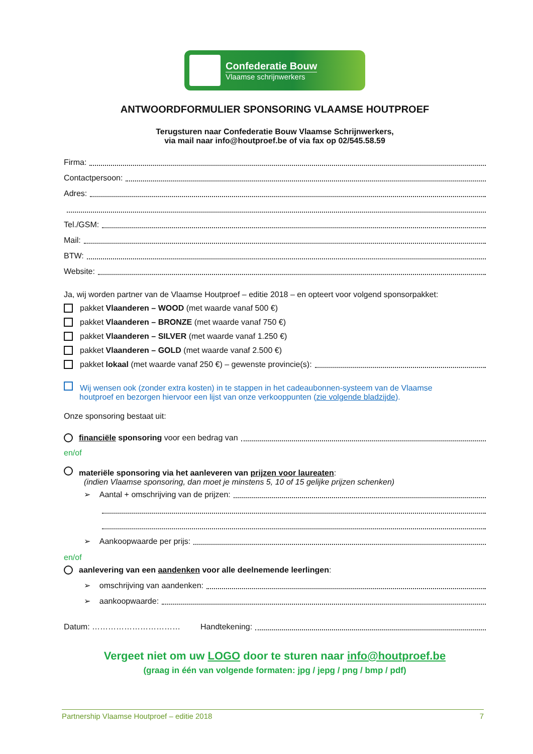Confederatie Bouw
Vlaamse schrijnwerkers
ANTWOORDFORMULIER SPONSORING VLAAMSE HOUTPROEF
Terugsturen naar Confederatie Bouw Vlaamse Schrijnwerkers,
via mail naar info@houtproef.be of via fax op 02/545.58.59
Firma:
Contactpersoon:
Adres:
Tel./GSM:
Mail:
BTW:
Website:
Ja, wij worden partner van de Vlaamse Houtproef – editie 2018 – en opteert voor volgend sponsorpakket:
pakket Vlaanderen – WOOD (met waarde vanaf 500 €)
pakket Vlaanderen – BRONZE (met waarde vanaf 750 €)
pakket Vlaanderen – SILVER (met waarde vanaf 1.250 €)
pakket Vlaanderen – GOLD (met waarde vanaf 2.500 €)
pakket lokaal (met waarde vanaf 250 €) – gewenste provincie(s):
Wij wensen ook (zonder extra kosten) in te stappen in het cadeaubonnen-systeem van de Vlaamse
houtproef en bezorgen hiervoor een lijst van onze verkooppunten (zie volgende bladzijde).
Onze sponsoring bestaat uit:
financiële sponsoring voor een bedrag van
en/of
materiële sponsoring via het aanleveren van prijzen voor laureaten:
(indien Vlaamse sponsoring, dan moet je minstens 5, 10 of 15 gelijke prijzen schenken)
➢ Aantal + omschrijving van de prijzen:
➢ Aankoopwaarde per prijs:
en/of
aanlevering van een aandenken voor alle deelnemende leerlingen:
➢ omschrijving van aandenken:
➢ aankoopwaarde:
Datum: …………………………… Handtekening:
Vergeet niet om uw LOGO door te sturen naar info@houtproef.be
(graag in één van volgende formaten: jpg / jepg / png / bmp / pdf)
Partnership Vlaamse Houtproef – editie 2018 7